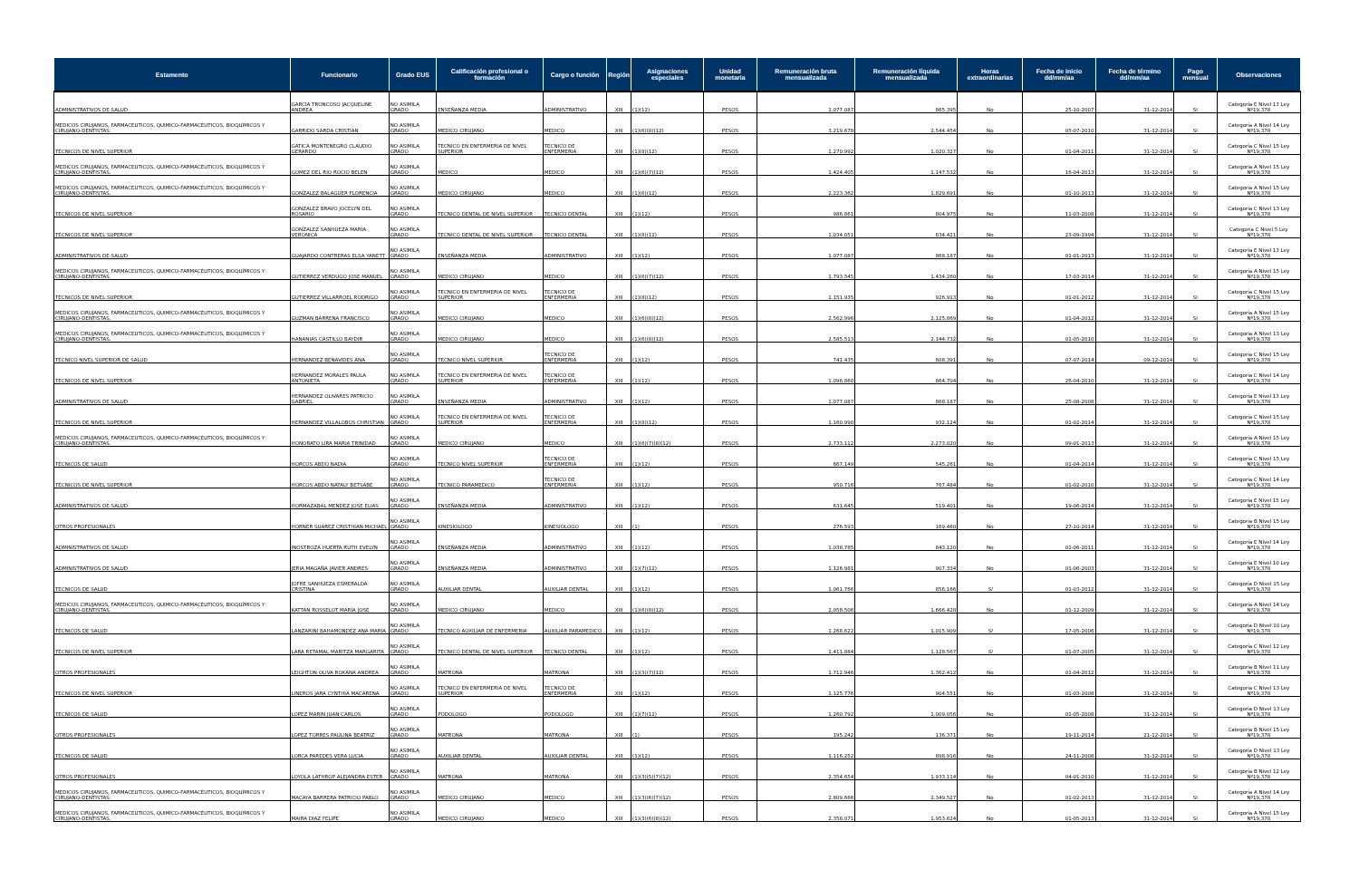| Estamento | Funcionario | Grado EUS | Calificación profesional o formación | Cargo o función | Región | Asignaciones especiales | Unidad monetaria | Remuneración bruta mensualizada | Remuneración líquida mensualizada | Horas extraordinarias | Fecha de inicio dd/mm/aa | Fecha de término dd/mm/aa | Pago mensual | Observaciones |
| --- | --- | --- | --- | --- | --- | --- | --- | --- | --- | --- | --- | --- | --- | --- |
| ADMINISTRATIVOS DE SALUD | GARCIA TRONCOSO JACQUELINE ANDREA | NO ASIMILA GRADO | ENSEÑANZA MEDIA | ADMINISTRATIVO | XIII | (1)(12) | PESOS | 1.077.087 | 865.395 | No | 25-10-2007 | 31-12-2014 | SI | Categoría E Nivel 13 Ley Nº19,378 |
| MEDICOS CIRUJANOS, FARMACEUTICOS, QUIMICO-FARMACÉUTICOS, BIOQUÍMICOS Y CIRUJANO-DENTISTAS. | GARRIDO SARDA CRISTIAN | NO ASIMILA GRADO | MEDICO CIRUJANO | MEDICO | XIII | (1)(6)(8)(12) | PESOS | 3.219.678 | 2.544.454 | No | 05-07-2010 | 31-12-2014 | SI | Categoría A Nivel 14 Ley Nº19,378 |
| TÉCNICOS DE NIVEL SUPERIOR | GATICA MONTENEGRO CLAUDIO GERARDO | NO ASIMILA GRADO | TECNICO EN ENFERMERIA DE NIVEL SUPERIOR | TECNICO DE ENFERMERIA | XIII | (1)(8)(12) | PESOS | 1.270.992 | 1.020.327 | No | 01-04-2011 | 31-12-2014 | SI | Categoría C Nivel 15 Ley Nº19,378 |
| MEDICOS CIRUJANOS, FARMACEUTICOS, QUIMICO-FARMACÉUTICOS, BIOQUÍMICOS Y CIRUJANO-DENTISTAS. | GOMEZ DEL RIO ROCIO BELEN | NO ASIMILA GRADO | MEDICO | MEDICO | XIII | (1)(6)(7)(12) | PESOS | 1.424.405 | 1.147.532 | No | 16-04-2013 | 31-12-2014 | SI | Categoría A Nivel 15 Ley Nº19,378 |
| MEDICOS CIRUJANOS, FARMACEUTICOS, QUIMICO-FARMACÉUTICOS, BIOQUÍMICOS Y CIRUJANO-DENTISTAS. | GONZALEZ BALAGUER FLORENCIA | NO ASIMILA GRADO | MEDICO CIRUJANO | MEDICO | XIII | (1)(6)(12) | PESOS | 2.223.362 | 1.829.691 | No | 01-10-2013 | 31-12-2014 | SI | Categoría A Nivel 15 Ley Nº19,378 |
| TÉCNICOS DE NIVEL SUPERIOR | GONZALEZ BRAVO JOCELYN DEL ROSARIO | NO ASIMILA GRADO | TECNICO DENTAL DE NIVEL SUPERIOR | TECNICO DENTAL | XIII | (1)(12) | PESOS | 986.861 | 804.975 | No | 11-03-2008 | 31-12-2014 | SI | Categoría C Nivel 13 Ley Nº19,378 |
| TÉCNICOS DE NIVEL SUPERIOR | GONZALEZ SANHUEZA MARIA VERONICA | NO ASIMILA GRADO | TECNICO DENTAL DE NIVEL SUPERIOR | TECNICO DENTAL | XIII | (1)(8)(12) | PESOS | 1.034.051 | 834.421 | No | 23-09-1994 | 31-12-2014 | SI | Categoría C Nivel 5 Ley Nº19,378 |
| ADMINISTRATIVOS DE SALUD | GUAJARDO CONTRERAS ELSA YANETT | NO ASIMILA GRADO | ENSEÑANZA MEDIA | ADMINISTRATIVO | XIII | (1)(12) | PESOS | 1.077.087 | 868.187 | No | 01-01-2013 | 31-12-2014 | SI | Categoría E Nivel 13 Ley Nº19,378 |
| MEDICOS CIRUJANOS, FARMACEUTICOS, QUIMICO-FARMACÉUTICOS, BIOQUÍMICOS Y CIRUJANO-DENTISTAS. | GUTIERREZ VERDUGO JOSE MANUEL | NO ASIMILA GRADO | MEDICO CIRUJANO | MEDICO | XIII | (1)(6)(7)(12) | PESOS | 1.793.545 | 1.434.260 | No | 17-03-2014 | 31-12-2014 | SI | Categoría A Nivel 15 Ley Nº19,378 |
| TÉCNICOS DE NIVEL SUPERIOR | GUTIERREZ VILLARROEL RODRIGO | NO ASIMILA GRADO | TECNICO EN ENFERMERIA DE NIVEL SUPERIOR | TECNICO DE ENFERMERIA | XIII | (1)(8)(12) | PESOS | 1.151.935 | 926.913 | No | 01-01-2012 | 31-12-2014 | SI | Categoría C Nivel 15 Ley Nº19,378 |
| MEDICOS CIRUJANOS, FARMACEUTICOS, QUIMICO-FARMACÉUTICOS, BIOQUÍMICOS Y CIRUJANO-DENTISTAS. | GUZMAN BARRENA FRANCISCO | NO ASIMILA GRADO | MEDICO CIRUJANO | MEDICO | XIII | (1)(6)(8)(12) | PESOS | 2.562.996 | 2.125.869 | No | 01-04-2012 | 31-12-2014 | SI | Categoría A Nivel 15 Ley Nº19,378 |
| MEDICOS CIRUJANOS, FARMACEUTICOS, QUIMICO-FARMACÉUTICOS, BIOQUÍMICOS Y CIRUJANO-DENTISTAS. | HANANIAS CASTILLO BAYDIR | NO ASIMILA GRADO | MEDICO CIRUJANO | MEDICO | XIII | (1)(6)(8)(12) | PESOS | 2.585.513 | 2.144.732 | No | 01-05-2010 | 31-12-2014 | SI | Categoría A Nivel 13 Ley Nº19,378 |
| TÉCNICO NIVEL SUPERIOR DE SALUD | HERNANDEZ BENAVIDES ANA | NO ASIMILA GRADO | TECNICO NIVEL SUPERIOR | TECNICO DE ENFERMERIA | XIII | (1)(12) | PESOS | 741.435 | 608.391 | No | 07-07-2014 | 09-12-2014 | SI | Categoría C Nivel 15 Ley Nº19,378 |
| TÉCNICOS DE NIVEL SUPERIOR | HERNANDEZ MORALES PAULA ANTONIETA | NO ASIMILA GRADO | TECNICO EN ENFERMERIA DE NIVEL SUPERIOR | TECNICO DE ENFERMERIA | XIII | (1)(12) | PESOS | 1.096.860 | 864.704 | No | 26-04-2010 | 31-12-2014 | SI | Categoría C Nivel 14 Ley Nº19,378 |
| ADMINISTRATIVOS DE SALUD | HERNANDEZ OLIVARES PATRICIO GABRIEL | NO ASIMILA GRADO | ENSEÑANZA MEDIA | ADMINISTRATIVO | XIII | (1)(12) | PESOS | 1.077.087 | 868.187 | No | 25-08-2008 | 31-12-2014 | SI | Categoría E Nivel 13 Ley Nº19,378 |
| TÉCNICOS DE NIVEL SUPERIOR | HERNANDEZ VILLALOBOS CHRISTIAN | NO ASIMILA GRADO | TECNICO EN ENFERMERIA DE NIVEL SUPERIOR | TECNICO DE ENFERMERIA | XIII | (1)(8)(12) | PESOS | 1.160.990 | 932.124 | No | 01-02-2014 | 31-12-2014 | SI | Categoría C Nivel 15 Ley Nº19,378 |
| MEDICOS CIRUJANOS, FARMACEUTICOS, QUIMICO-FARMACÉUTICOS, BIOQUÍMICOS Y CIRUJANO-DENTISTAS. | HONORATO LIRA MARIA TRINIDAD | NO ASIMILA GRADO | MEDICO CIRUJANO | MEDICO | XIII | (1)(6)(7)(8)(12) | PESOS | 2.733.112 | 2.273.020 | No | 09-01-2013 | 31-12-2014 | SI | Categoría A Nivel 15 Ley Nº19,378 |
| TÉCNICOS DE SALUD | HORCOS ABDO NADIA | NO ASIMILA GRADO | TECNICO NIVEL SUPERIOR | TECNICO DE ENFERMERIA | XIII | (1)(12) | PESOS | 667.149 | 545.261 | No | 01-04-2014 | 31-12-2014 | SI | Categoría C Nivel 15 Ley Nº19,378 |
| TÉCNICOS DE NIVEL SUPERIOR | HORCOS ABDO NATALY BETSABE | NO ASIMILA GRADO | TECNICO PARAMEDICO | TECNICO DE ENFERMERIA | XIII | (1)(12) | PESOS | 950.716 | 767.484 | No | 01-02-2010 | 31-12-2014 | SI | Categoría C Nivel 14 Ley Nº19,378 |
| ADMINISTRATIVOS DE SALUD | HORMAZABAL MENDEZ JOSE ELIAS | NO ASIMILA GRADO | ENSEÑANZA MEDIA | ADMINISTRATIVO | XIII | (1)(12) | PESOS | 631.645 | 519.401 | No | 19-06-2014 | 31-12-2014 | SI | Categoría E Nivel 15 Ley Nº19,378 |
| OTROS PROFESIONALES | HORNER SUAREZ CRISTHIAN MICHAEL | NO ASIMILA GRADO | KINESIOLOGO | KINESIOLOGO | XIII | (1) | PESOS | 276.593 | 169.460 | No | 27-10-2014 | 31-12-2014 | SI | Categoría B Nivel 15 Ley Nº19,378 |
| ADMINISTRATIVOS DE SALUD | INOSTROZA HUERTA RUTH EVELYN | NO ASIMILA GRADO | ENSEÑANZA MEDIA | ADMINISTRATIVO | XIII | (1)(12) | PESOS | 1.038.785 | 843.120 | No | 01-06-2011 | 31-12-2014 | SI | Categoría E Nivel 14 Ley Nº19,378 |
| ADMINISTRATIVOS DE SALUD | JERIA MAGAÑA JAVIER ANDRES | NO ASIMILA GRADO | ENSEÑANZA MEDIA | ADMINISTRATIVO | XIII | (1)(7)(12) | PESOS | 1.126.981 | 907.334 | No | 01-06-2003 | 31-12-2014 | SI | Categoría E Nivel 10 Ley Nº19,378 |
| TÉCNICOS DE SALUD | JOFRE SANHUEZA ESMERALDA CRISTINA | NO ASIMILA GRADO | AUXILIAR DENTAL | AUXILIAR DENTAL | XIII | (1)(12) | PESOS | 1.061.766 | 856.166 | SI | 01-03-2012 | 31-12-2014 | SI | Categoría D Nivel 15 Ley Nº19,378 |
| MEDICOS CIRUJANOS, FARMACEUTICOS, QUIMICO-FARMACÉUTICOS, BIOQUÍMICOS Y CIRUJANO-DENTISTAS. | KATTAN ROSSELOT MARÍA JOSÉ | NO ASIMILA GRADO | MEDICO CIRUJANO | MEDICO | XIII | (1)(6)(8)(12) | PESOS | 2.058.506 | 1.666.428 | No | 01-12-2009 | 31-12-2014 | SI | Categoría A Nivel 14 Ley Nº19,378 |
| TÉCNICOS DE SALUD | LANZARINI BAHAMONDEZ ANA MARIA | NO ASIMILA GRADO | TECNICO AUXILIAR DE ENFERMERIA | AUXILIAR PARAMEDICO | XIII | (1)(12) | PESOS | 1.268.622 | 1.015.909 | SI | 17-05-2006 | 31-12-2014 | SI | Categoría D Nivel 10 Ley Nº19,378 |
| TÉCNICOS DE NIVEL SUPERIOR | LARA RETAMAL MARITZA MARGARITA | NO ASIMILA GRADO | TECNICO DENTAL DE NIVEL SUPERIOR | TECNICO DENTAL | XIII | (1)(12) | PESOS | 1.411.884 | 1.128.567 | SI | 01-07-2005 | 31-12-2014 | SI | Categoría C Nivel 12 Ley Nº19,378 |
| OTROS PROFESIONALES | LEIGHTON OLIVA ROXANA ANDREA | NO ASIMILA GRADO | MATRONA | MATRONA | XIII | (1)(3)(7)(12) | PESOS | 1.712.946 | 1.362.412 | No | 01-04-2012 | 31-12-2014 | SI | Categoría B Nivel 11 Ley Nº19,378 |
| TÉCNICOS DE NIVEL SUPERIOR | LINEROS JARA CYNTHIA MACARENA | NO ASIMILA GRADO | TECNICO EN ENFERMERIA DE NIVEL SUPERIOR | TECNICO DE ENFERMERIA | XIII | (1)(12) | PESOS | 1.125.776 | 904.551 | No | 01-03-2008 | 31-12-2014 | SI | Categoría C Nivel 13 Ley Nº19,378 |
| TÉCNICOS DE SALUD | LOPEZ MARIN JUAN CARLOS | NO ASIMILA GRADO | PODOLOGO | PODOLOGO | XIII | (1)(7)(12) | PESOS | 1.260.792 | 1.009.056 | No | 01-05-2008 | 31-12-2014 | SI | Categoría D Nivel 13 Ley Nº19,378 |
| OTROS PROFESIONALES | LOPEZ TORRES PAULINA BEATRIZ | NO ASIMILA GRADO | MATRONA | MATRONA | XIII | (1) | PESOS | 195.242 | 136.371 | No | 19-11-2014 | 21-12-2014 | SI | Categoría B Nivel 15 Ley Nº19,378 |
| TÉCNICOS DE SALUD | LORCA PAREDES VERA LUCIA | NO ASIMILA GRADO | AUXILIAR DENTAL | AUXILIAR DENTAL | XIII | (1)(12) | PESOS | 1.116.252 | 898.916 | No | 24-11-2008 | 31-12-2014 | SI | Categoría D Nivel 13 Ley Nº19,378 |
| OTROS PROFESIONALES | LOYOLA LATHROP ALEJANDRA ESTER | NO ASIMILA GRADO | MATRONA | MATRONA | XIII | (1)(3)(5)(7)(12) | PESOS | 2.354.654 | 1.933.114 | No | 04-01-2010 | 31-12-2014 | SI | Categoría B Nivel 12 Ley Nº19,378 |
| MEDICOS CIRUJANOS, FARMACEUTICOS, QUIMICO-FARMACÉUTICOS, BIOQUÍMICOS Y CIRUJANO-DENTISTAS. | MACAYA BARRERA PATRICIO PABLO | NO ASIMILA GRADO | MEDICO CIRUJANO | MEDICO | XIII | (1)(3)(6)(7)(12) | PESOS | 2.809.666 | 2.349.527 | No | 01-02-2013 | 31-12-2014 | SI | Categoría A Nivel 14 Ley Nº19,378 |
| MEDICOS CIRUJANOS, FARMACEUTICOS, QUIMICO-FARMACÉUTICOS, BIOQUÍMICOS Y CIRUJANO-DENTISTAS. | MAIRA DIAZ FELIPE | NO ASIMILA GRADO | MEDICO CIRUJANO | MEDICO | XIII | (1)(3)(6)(8)(12) | PESOS | 2.358.071 | 1.953.624 | No | 01-05-2013 | 31-12-2014 | SI | Categoría A Nivel 15 Ley Nº19,378 |